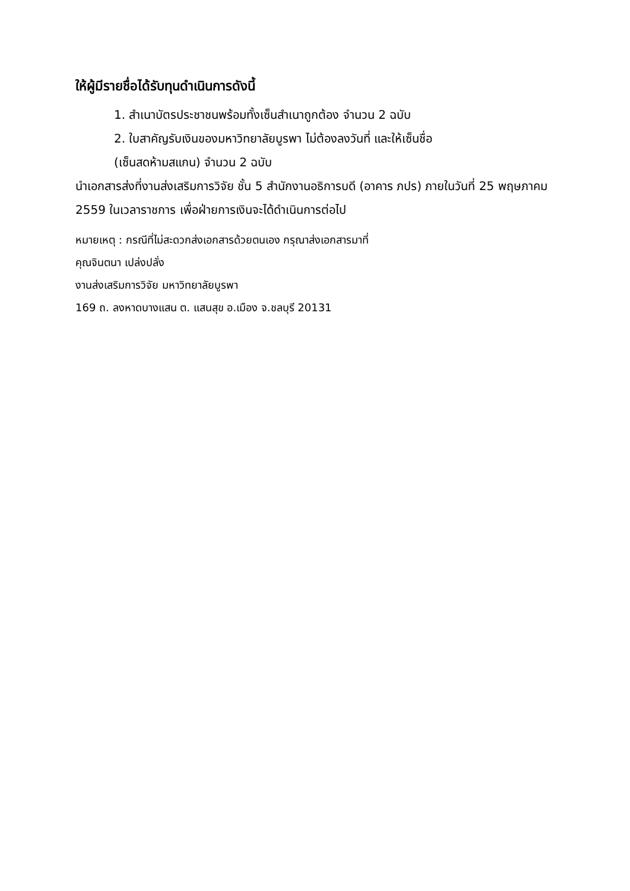ให้ผู้มีรายชื่อได้รับทุนดำเนินการดังนี้
1. สำเนาบัตรประชาชนพร้อมทั้งเซ็นสำเนาถูกต้อง จำนวน 2 ฉบับ
2. ใบสาคัญรับเงินของมหาวิทยาลัยบูรพา ไม่ต้องลงวันที่ และให้เซ็นชื่อ
(เซ็นสดห้ามสแกน) จำนวน 2 ฉบับ
นำเอกสารส่งที่งานส่งเสริมการวิจัย ชั้น 5 สำนักงานอธิการบดี (อาคาร ภปร) ภายในวันที่ 25 พฤษภาคม 2559 ในเวลาราชการ เพื่อฝ่ายการเงินจะได้ดำเนินการต่อไป
หมายเหตุ : กรณีที่ไม่สะดวกส่งเอกสารด้วยตนเอง กรุณาส่งเอกสารมาที่
คุณจินตนา เปล่งปลั่ง
งานส่งเสริมการวิจัย มหาวิทยาลัยบูรพา
169 ถ. ลงหาดบางแสน ต. แสนสุข อ.เมือง จ.ชลบุรี 20131